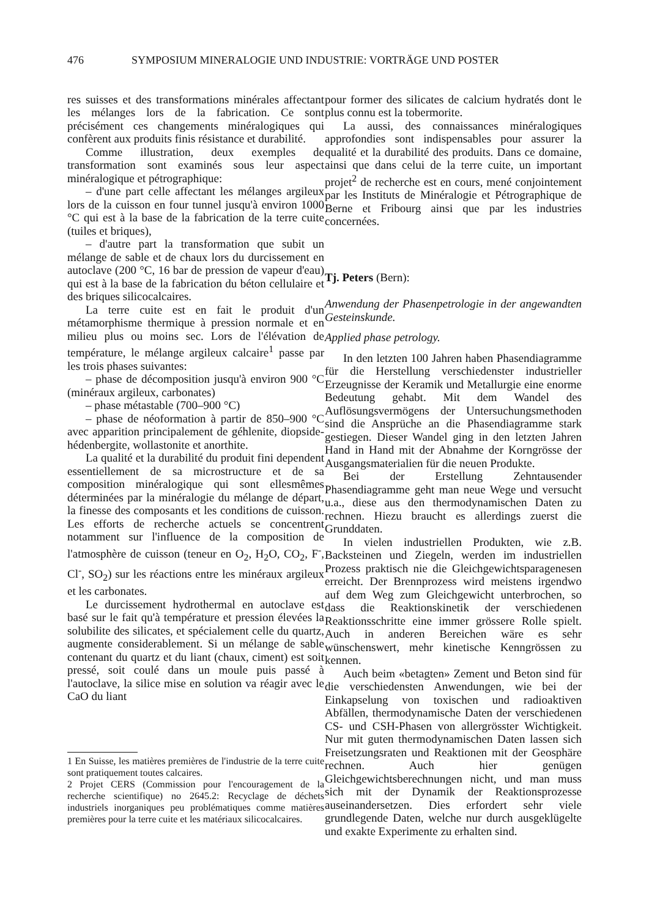476 SYMPOSIUM MINERALOGIE UND INDUSTRIE: VORTRÄGE UND POSTER
res suisses et des transformations minérales affectant les mélanges lors de la fabrication. Ce sont précisément ces changements minéralogiques qui confèrent aux produits finis résistance et durabilité.
Comme illustration, deux exemples de transformation sont examinés sous leur aspect minéralogique et pétrographique:
– d'une part celle affectant les mélanges argileux lors de la cuisson en four tunnel jusqu'à environ 1000 °C qui est à la base de la fabrication de la terre cuite (tuiles et briques),
– d'autre part la transformation que subit un mélange de sable et de chaux lors du durcissement en autoclave (200 °C, 16 bar de pression de vapeur d'eau) qui est à la base de la fabrication du béton cellulaire et des briques silicocalcaires.
La terre cuite est en fait le produit d'un métamorphisme thermique à pression normale et en milieu plus ou moins sec. Lors de l'élévation de température, le mélange argileux calcaire<sup>1</sup> passe par les trois phases suivantes:
– phase de décomposition jusqu'à environ 900 °C (minéraux argileux, carbonates)
– phase métastable (700–900 °C)
– phase de néoformation à partir de 850–900 °C avec apparition principalement de géhlenite, diopside-hédenbergite, wollastonite et anorthite.
La qualité et la durabilité du produit fini dependent essentiellement de sa microstructure et de sa composition minéralogique qui sont ellesmêmes déterminées par la minéralogie du mélange de départ, la finesse des composants et les conditions de cuisson. Les efforts de recherche actuels se concentrent notamment sur l'influence de la composition de l'atmosphère de cuisson (teneur en O<sub>2</sub>, H<sub>2</sub>O, CO<sub>2</sub>, F<sup>-</sup>, Cl<sup>-</sup>, SO<sub>2</sub>) sur les réactions entre les minéraux argileux et les carbonates.
Le durcissement hydrothermal en autoclave est basé sur le fait qu'à température et pression élevées la solubilite des silicates, et spécialement celle du quartz, augmente considerablement. Si un mélange de sable contenant du quartz et du liant (chaux, ciment) est soit pressé, soit coulé dans un moule puis passé à l'autoclave, la silice mise en solution va réagir avec le CaO du liant
1 En Suisse, les matières premières de l'industrie de la terre cuite sont pratiquement toutes calcaires.
2 Projet CERS (Commission pour l'encouragement de la recherche scientifique) no 2645.2: Recyclage de déchets industriels inorganiques peu problématiques comme matières premières pour la terre cuite et les matériaux silicocalcaires.
pour former des silicates de calcium hydratés dont le plus connu est la tobermorite.
La aussi, des connaissances minéralogiques approfondies sont indispensables pour assurer la qualité et la durabilité des produits. Dans ce domaine, ainsi que dans celui de la terre cuite, un important projet<sup>2</sup> de recherche est en cours, mené conjointement par les Instituts de Minéralogie et Pétrographique de Berne et Fribourg ainsi que par les industries concernées.
Tj. Peters (Bern):
Anwendung der Phasenpetrologie in der angewandten Gesteinskunde.
Applied phase petrology.
In den letzten 100 Jahren haben Phasendiagramme für die Herstellung verschiedenster industrieller Erzeugnisse der Keramik und Metallurgie eine enorme Bedeutung gehabt. Mit dem Wandel des Auflösungsvermögens der Untersuchungsmethoden sind die Ansprüche an die Phasendiagramme stark gestiegen. Dieser Wandel ging in den letzten Jahren Hand in Hand mit der Abnahme der Korngrösse der Ausgangsmaterialien für die neuen Produkte.
Bei der Erstellung Zehntausender Phasendiagramme geht man neue Wege und versucht u.a., diese aus den thermodynamischen Daten zu rechnen. Hiezu braucht es allerdings zuerst die Grunddaten.
In vielen industriellen Produkten, wie z.B. Backsteinen und Ziegeln, werden im industriellen Prozess praktisch nie die Gleichgewichtsparagenesen erreicht. Der Brennprozess wird meistens irgendwo auf dem Weg zum Gleichgewicht unterbrochen, so dass die Reaktionskinetik der verschiedenen Reaktionsschritte eine immer grössere Rolle spielt. Auch in anderen Bereichen wäre es sehr wünschenswert, mehr kinetische Kenngrössen zu kennen.
Auch beim «betagten» Zement und Beton sind für die verschiedensten Anwendungen, wie bei der Einkapselung von toxischen und radioaktiven Abfällen, thermodynamische Daten der verschiedenen CS- und CSH-Phasen von allergrösster Wichtigkeit. Nur mit guten thermodynamischen Daten lassen sich Freisetzungsraten und Reaktionen mit der Geosphäre rechnen. Auch hier genügen Gleichgewichtsberechnungen nicht, und man muss sich mit der Dynamik der Reaktionsprozesse auseinandersetzen. Dies erfordert sehr viele grundlegende Daten, welche nur durch ausgeklügelte und exakte Experimente zu erhalten sind.